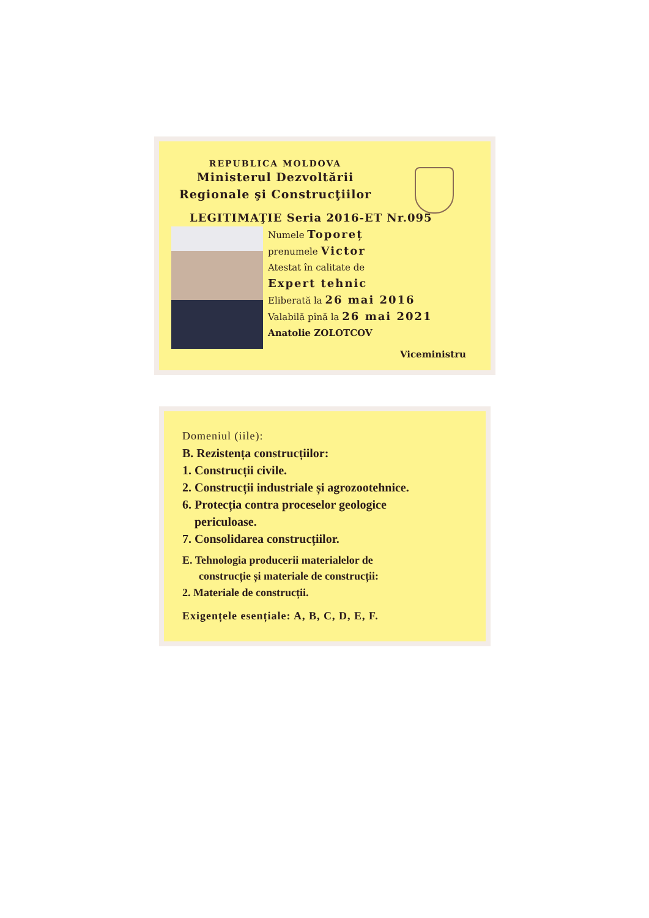REPUBLICA MOLDOVA
Ministerul Dezvoltării
Regionale şi Construcţiilor
LEGITIMAŢIE Seria 2016-ET Nr.095
Numele Toporeț
prenumele Victor
Atestat în calitate de
Expert tehnic
Eliberată la 26 mai 2016
Valabilă pînă la 26 mai 2021
Anatolie ZOLOTCOV
Viceministru
Domeniul (iile):
B. Rezistența construcțiilor:
1. Construcții civile.
2. Construcții industriale și agrozootehnice.
6. Protecția contra proceselor geologice
periculoase.
7. Consolidarea construcțiilor.
E. Tehnologia producerii materialelor de
construcție și materiale de construcții:
2. Materiale de construcții.
Exigențele esențiale: A, B, C, D, E, F.